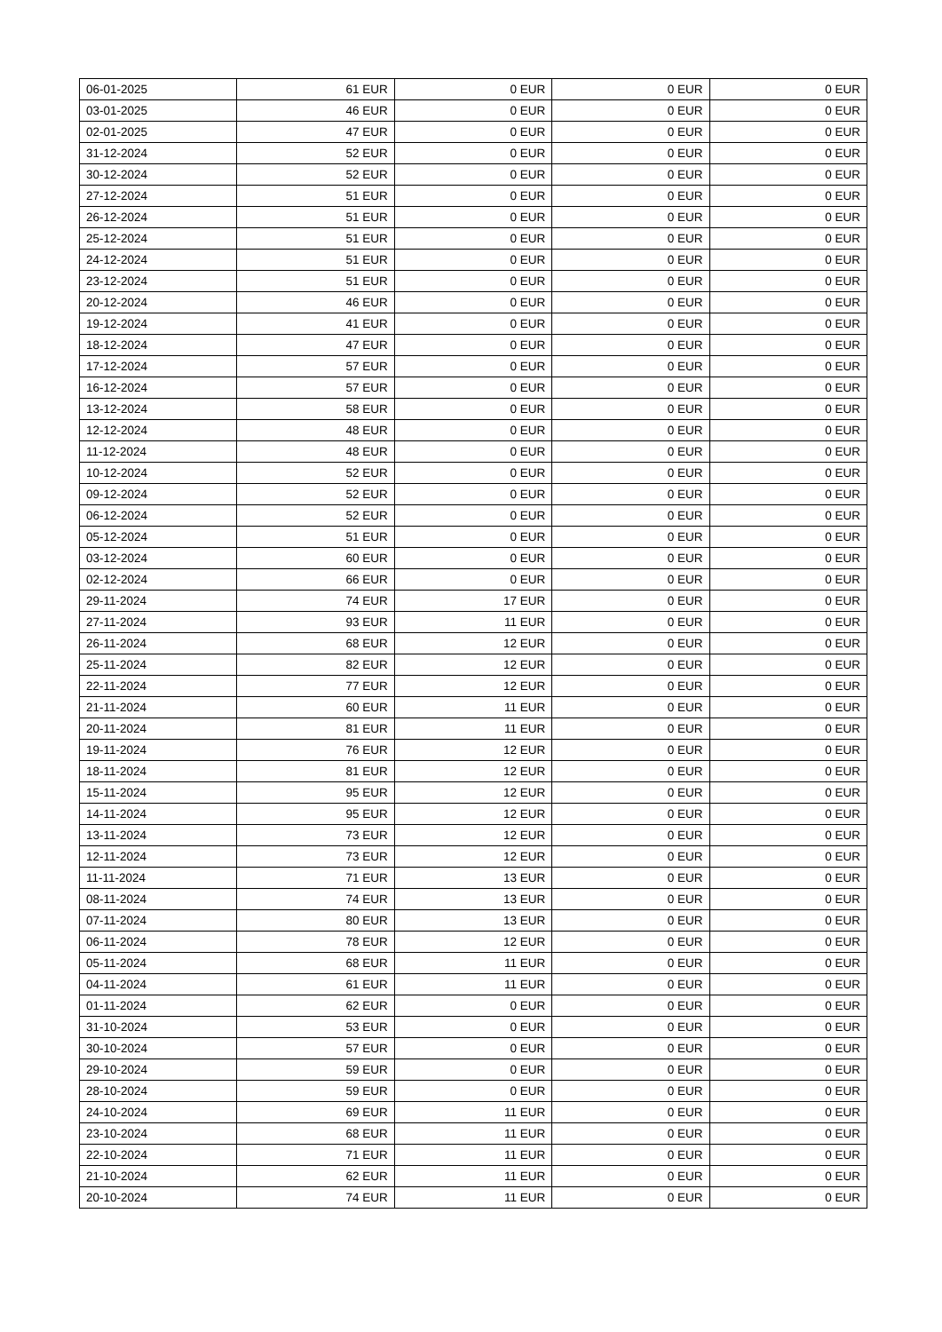| 06-01-2025 | 61 EUR | 0 EUR | 0 EUR | 0 EUR |
| 03-01-2025 | 46 EUR | 0 EUR | 0 EUR | 0 EUR |
| 02-01-2025 | 47 EUR | 0 EUR | 0 EUR | 0 EUR |
| 31-12-2024 | 52 EUR | 0 EUR | 0 EUR | 0 EUR |
| 30-12-2024 | 52 EUR | 0 EUR | 0 EUR | 0 EUR |
| 27-12-2024 | 51 EUR | 0 EUR | 0 EUR | 0 EUR |
| 26-12-2024 | 51 EUR | 0 EUR | 0 EUR | 0 EUR |
| 25-12-2024 | 51 EUR | 0 EUR | 0 EUR | 0 EUR |
| 24-12-2024 | 51 EUR | 0 EUR | 0 EUR | 0 EUR |
| 23-12-2024 | 51 EUR | 0 EUR | 0 EUR | 0 EUR |
| 20-12-2024 | 46 EUR | 0 EUR | 0 EUR | 0 EUR |
| 19-12-2024 | 41 EUR | 0 EUR | 0 EUR | 0 EUR |
| 18-12-2024 | 47 EUR | 0 EUR | 0 EUR | 0 EUR |
| 17-12-2024 | 57 EUR | 0 EUR | 0 EUR | 0 EUR |
| 16-12-2024 | 57 EUR | 0 EUR | 0 EUR | 0 EUR |
| 13-12-2024 | 58 EUR | 0 EUR | 0 EUR | 0 EUR |
| 12-12-2024 | 48 EUR | 0 EUR | 0 EUR | 0 EUR |
| 11-12-2024 | 48 EUR | 0 EUR | 0 EUR | 0 EUR |
| 10-12-2024 | 52 EUR | 0 EUR | 0 EUR | 0 EUR |
| 09-12-2024 | 52 EUR | 0 EUR | 0 EUR | 0 EUR |
| 06-12-2024 | 52 EUR | 0 EUR | 0 EUR | 0 EUR |
| 05-12-2024 | 51 EUR | 0 EUR | 0 EUR | 0 EUR |
| 03-12-2024 | 60 EUR | 0 EUR | 0 EUR | 0 EUR |
| 02-12-2024 | 66 EUR | 0 EUR | 0 EUR | 0 EUR |
| 29-11-2024 | 74 EUR | 17 EUR | 0 EUR | 0 EUR |
| 27-11-2024 | 93 EUR | 11 EUR | 0 EUR | 0 EUR |
| 26-11-2024 | 68 EUR | 12 EUR | 0 EUR | 0 EUR |
| 25-11-2024 | 82 EUR | 12 EUR | 0 EUR | 0 EUR |
| 22-11-2024 | 77 EUR | 12 EUR | 0 EUR | 0 EUR |
| 21-11-2024 | 60 EUR | 11 EUR | 0 EUR | 0 EUR |
| 20-11-2024 | 81 EUR | 11 EUR | 0 EUR | 0 EUR |
| 19-11-2024 | 76 EUR | 12 EUR | 0 EUR | 0 EUR |
| 18-11-2024 | 81 EUR | 12 EUR | 0 EUR | 0 EUR |
| 15-11-2024 | 95 EUR | 12 EUR | 0 EUR | 0 EUR |
| 14-11-2024 | 95 EUR | 12 EUR | 0 EUR | 0 EUR |
| 13-11-2024 | 73 EUR | 12 EUR | 0 EUR | 0 EUR |
| 12-11-2024 | 73 EUR | 12 EUR | 0 EUR | 0 EUR |
| 11-11-2024 | 71 EUR | 13 EUR | 0 EUR | 0 EUR |
| 08-11-2024 | 74 EUR | 13 EUR | 0 EUR | 0 EUR |
| 07-11-2024 | 80 EUR | 13 EUR | 0 EUR | 0 EUR |
| 06-11-2024 | 78 EUR | 12 EUR | 0 EUR | 0 EUR |
| 05-11-2024 | 68 EUR | 11 EUR | 0 EUR | 0 EUR |
| 04-11-2024 | 61 EUR | 11 EUR | 0 EUR | 0 EUR |
| 01-11-2024 | 62 EUR | 0 EUR | 0 EUR | 0 EUR |
| 31-10-2024 | 53 EUR | 0 EUR | 0 EUR | 0 EUR |
| 30-10-2024 | 57 EUR | 0 EUR | 0 EUR | 0 EUR |
| 29-10-2024 | 59 EUR | 0 EUR | 0 EUR | 0 EUR |
| 28-10-2024 | 59 EUR | 0 EUR | 0 EUR | 0 EUR |
| 24-10-2024 | 69 EUR | 11 EUR | 0 EUR | 0 EUR |
| 23-10-2024 | 68 EUR | 11 EUR | 0 EUR | 0 EUR |
| 22-10-2024 | 71 EUR | 11 EUR | 0 EUR | 0 EUR |
| 21-10-2024 | 62 EUR | 11 EUR | 0 EUR | 0 EUR |
| 20-10-2024 | 74 EUR | 11 EUR | 0 EUR | 0 EUR |